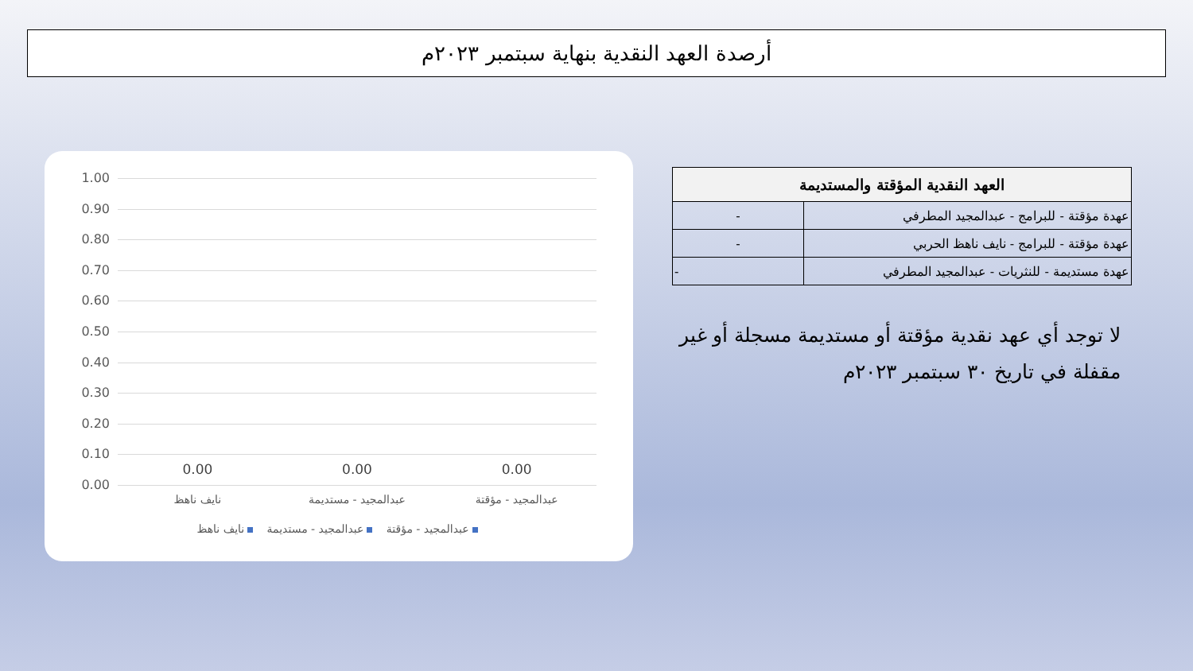أرصدة العهد النقدية بنهاية سبتمبر ٢٠٢٣م
1.00
0.90
0.80
0.70
0.60
0.50
0.40
0.30
0.20
0.10
0.00
0.00 0.00 0.00
عبدالمجيد - مؤقتة عبدالمجيد - مستديمة نايف ناهظ
عبدالمجيد - مؤقتة عبدالمجيد - مستديمة نايف ناهظ
| العهد النقدية المؤقتة والمستديمة | |
| --- | --- |
| عهدة مؤقتة - للبرامج - عبدالمجيد المطرفي | - |
| عهدة مؤقتة - للبرامج - نايف ناهظ الحربي | - |
| عهدة مستديمة - للنثريات - عبدالمجيد المطرفي | - |
لا توجد أي عهد نقدية مؤقتة أو مستديمة مسجلة أو غير مقفلة في تاريخ ٣٠ سبتمبر ٢٠٢٣م